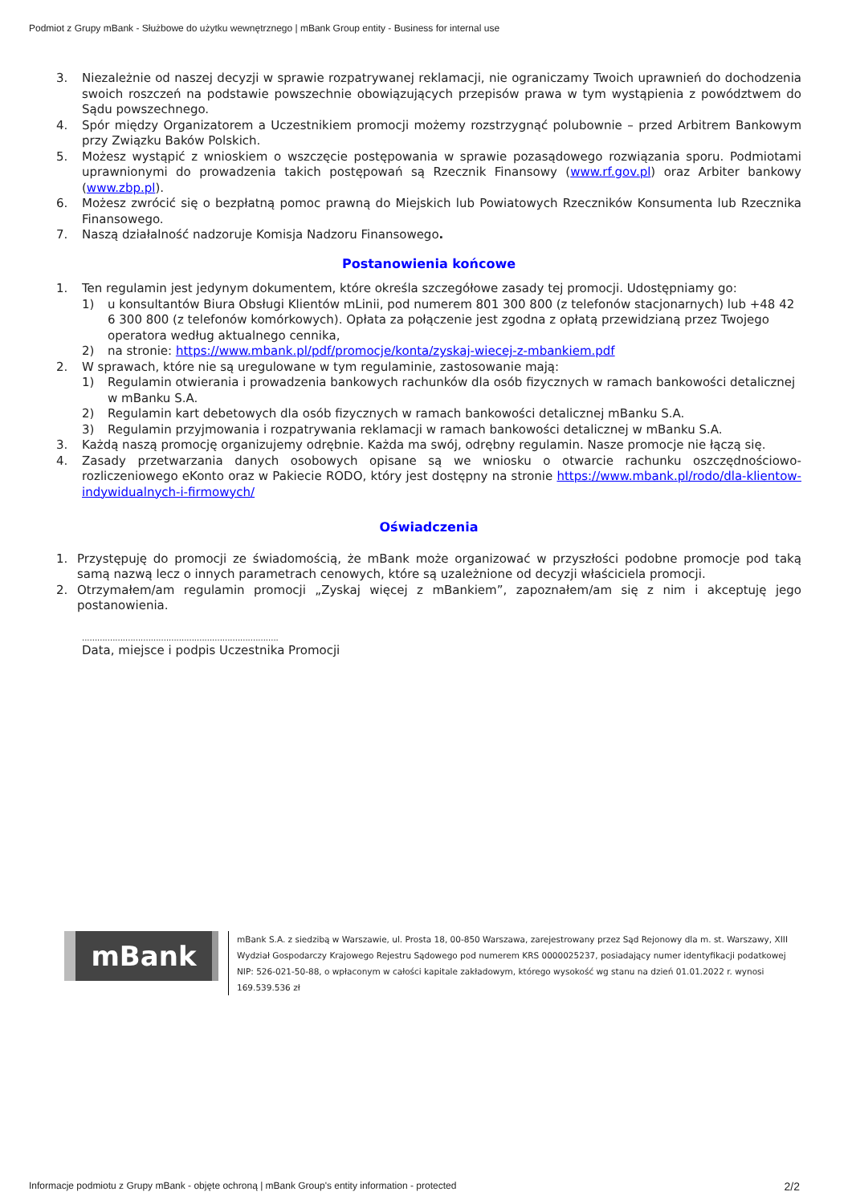Podmiot z Grupy mBank - Służbowe do użytku wewnętrznego | mBank Group entity - Business for internal use
3. Niezależnie od naszej decyzji w sprawie rozpatrywanej reklamacji, nie ograniczamy Twoich uprawnień do dochodzenia swoich roszczeń na podstawie powszechnie obowiązujących przepisów prawa w tym wystąpienia z powództwem do Sądu powszechnego.
4. Spór między Organizatorem a Uczestnikiem promocji możemy rozstrzygnąć polubownie – przed Arbitrem Bankowym przy Związku Baków Polskich.
5. Możesz wystąpić z wnioskiem o wszczęcie postępowania w sprawie pozasądowego rozwiązania sporu. Podmiotami uprawnionymi do prowadzenia takich postępowań są Rzecznik Finansowy (www.rf.gov.pl) oraz Arbiter bankowy (www.zbp.pl).
6. Możesz zwrócić się o bezpłatną pomoc prawną do Miejskich lub Powiatowych Rzeczników Konsumenta lub Rzecznika Finansowego.
7. Naszą działalność nadzoruje Komisja Nadzoru Finansowego.
Postanowienia końcowe
1. Ten regulamin jest jedynym dokumentem, które określa szczegółowe zasady tej promocji. Udostępniamy go:
1) u konsultantów Biura Obsługi Klientów mLinii, pod numerem 801 300 800 (z telefonów stacjonarnych) lub +48 42 6 300 800 (z telefonów komórkowych). Opłata za połączenie jest zgodna z opłatą przewidzianą przez Twojego operatora według aktualnego cennika,
2) na stronie: https://www.mbank.pl/pdf/promocje/konta/zyskaj-wiecej-z-mbankiem.pdf
2. W sprawach, które nie są uregulowane w tym regulaminie, zastosowanie mają:
1) Regulamin otwierania i prowadzenia bankowych rachunków dla osób fizycznych w ramach bankowości detalicznej w mBanku S.A.
2) Regulamin kart debetowych dla osób fizycznych w ramach bankowości detalicznej mBanku S.A.
3) Regulamin przyjmowania i rozpatrywania reklamacji w ramach bankowości detalicznej w mBanku S.A.
3. Każdą naszą promocję organizujemy odrębnie. Każda ma swój, odrębny regulamin. Nasze promocje nie łączą się.
4. Zasady przetwarzania danych osobowych opisane są we wniosku o otwarcie rachunku oszczędnościowo-rozliczeniowego eKonto oraz w Pakiecie RODO, który jest dostępny na stronie https://www.mbank.pl/rodo/dla-klientow-indywidualnych-i-firmowych/
Oświadczenia
1. Przystępuję do promocji ze świadomością, że mBank może organizować w przyszłości podobne promocje pod taką samą nazwą lecz o innych parametrach cenowych, które są uzależnione od decyzji właściciela promocji.
2. Otrzymałem/am regulamin promocji „Zyskaj więcej z mBankiem”, zapoznałem/am się z nim i akceptuję jego postanowienia.
.............................................................................
Data, miejsce i podpis Uczestnika Promocji
mBank
mBank S.A. z siedzibą w Warszawie, ul. Prosta 18, 00-850 Warszawa, zarejestrowany przez Sąd Rejonowy dla m. st. Warszawy, XIII Wydział Gospodarczy Krajowego Rejestru Sądowego pod numerem KRS 0000025237, posiadający numer identyfikacji podatkowej NIP: 526-021-50-88, o wpłaconym w całości kapitale zakładowym, którego wysokość wg stanu na dzień 01.01.2022 r. wynosi 169.539.536 zł
Informacje podmiotu z Grupy mBank - objęte ochroną | mBank Group's entity information - protected 2/2